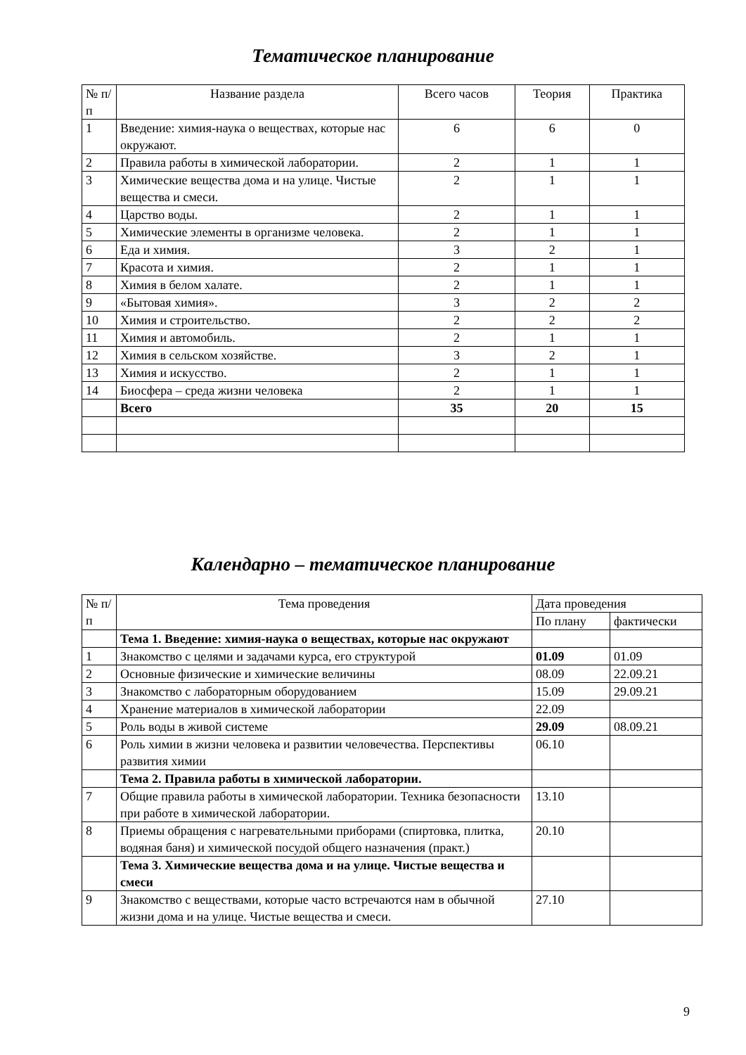Тематическое планирование
| № п/п | Название раздела | Всего часов | Теория | Практика |
| --- | --- | --- | --- | --- |
| 1 | Введение: химия-наука о веществах, которые нас окружают. | 6 | 6 | 0 |
| 2 | Правила работы в химической лаборатории. | 2 | 1 | 1 |
| 3 | Химические вещества дома и на улице. Чистые вещества и смеси. | 2 | 1 | 1 |
| 4 | Царство воды. | 2 | 1 | 1 |
| 5 | Химические элементы в организме человека. | 2 | 1 | 1 |
| 6 | Еда и химия. | 3 | 2 | 1 |
| 7 | Красота и химия. | 2 | 1 | 1 |
| 8 | Химия в белом халате. | 2 | 1 | 1 |
| 9 | «Бытовая химия». | 3 | 2 | 2 |
| 10 | Химия и строительство. | 2 | 2 | 2 |
| 11 | Химия и автомобиль. | 2 | 1 | 1 |
| 12 | Химия в сельском хозяйстве. | 3 | 2 | 1 |
| 13 | Химия и искусство. | 2 | 1 | 1 |
| 14 | Биосфера – среда жизни человека | 2 | 1 | 1 |
| | Всего | 35 | 20 | 15 |
Календарно – тематическое планирование
| № п/п | Тема проведения | Дата проведения | |
| --- | --- | --- | --- |
| | | По плану | фактически |
| | Тема 1. Введение: химия-наука о веществах, которые нас окружают | | |
| 1 | Знакомство с целями и задачами курса, его структурой | 01.09 | 01.09 |
| 2 | Основные физические и химические величины | 08.09 | 22.09.21 |
| 3 | Знакомство с лабораторным оборудованием | 15.09 | 29.09.21 |
| 4 | Хранение материалов в химической лаборатории | 22.09 | |
| 5 | Роль воды в живой системе | 29.09 | 08.09.21 |
| 6 | Роль химии в жизни человека и развитии человечества. Перспективы развития химии | 06.10 | |
| | Тема 2. Правила работы в химической лаборатории. | | |
| 7 | Общие правила работы в химической лаборатории. Техника безопасности при работе в химической лаборатории. | 13.10 | |
| 8 | Приемы обращения с нагревательными приборами (спиртовка, плитка, водяная баня) и химической посудой общего назначения (практ.) | 20.10 | |
| | Тема 3. Химические вещества дома и на улице. Чистые вещества и смеси | | |
| 9 | Знакомство с веществами, которые часто встречаются нам в обычной жизни дома и на улице. Чистые вещества и смеси. | 27.10 | |
9